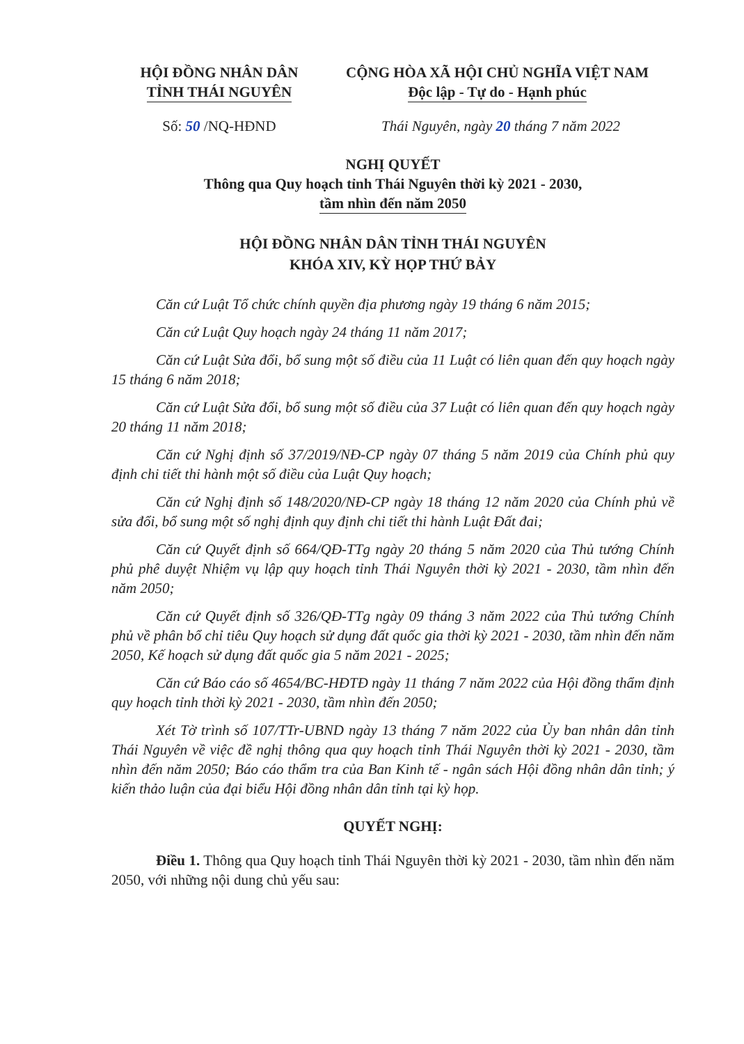HỘI ĐỒNG NHÂN DÂN
TỈNH THÁI NGUYÊN
CỘNG HÒA XÃ HỘI CHỦ NGHĨA VIỆT NAM
Độc lập - Tự do - Hạnh phúc
Số: 50 /NQ-HĐND Thái Nguyên, ngày 20 tháng 7 năm 2022
NGHỊ QUYẾT
Thông qua Quy hoạch tỉnh Thái Nguyên thời kỳ 2021 - 2030,
tầm nhìn đến năm 2050
HỘI ĐỒNG NHÂN DÂN TỈNH THÁI NGUYÊN
KHÓA XIV, KỲ HỌP THỨ BẢY
Căn cứ Luật Tổ chức chính quyền địa phương ngày 19 tháng 6 năm 2015;
Căn cứ Luật Quy hoạch ngày 24 tháng 11 năm 2017;
Căn cứ Luật Sửa đổi, bổ sung một số điều của 11 Luật có liên quan đến quy hoạch ngày 15 tháng 6 năm 2018;
Căn cứ Luật Sửa đổi, bổ sung một số điều của 37 Luật có liên quan đến quy hoạch ngày 20 tháng 11 năm 2018;
Căn cứ Nghị định số 37/2019/NĐ-CP ngày 07 tháng 5 năm 2019 của Chính phủ quy định chi tiết thi hành một số điều của Luật Quy hoạch;
Căn cứ Nghị định số 148/2020/NĐ-CP ngày 18 tháng 12 năm 2020 của Chính phủ về sửa đổi, bổ sung một số nghị định quy định chi tiết thi hành Luật Đất đai;
Căn cứ Quyết định số 664/QĐ-TTg ngày 20 tháng 5 năm 2020 của Thủ tướng Chính phủ phê duyệt Nhiệm vụ lập quy hoạch tỉnh Thái Nguyên thời kỳ 2021 - 2030, tầm nhìn đến năm 2050;
Căn cứ Quyết định số 326/QĐ-TTg ngày 09 tháng 3 năm 2022 của Thủ tướng Chính phủ về phân bổ chỉ tiêu Quy hoạch sử dụng đất quốc gia thời kỳ 2021 - 2030, tầm nhìn đến năm 2050, Kế hoạch sử dụng đất quốc gia 5 năm 2021 - 2025;
Căn cứ Báo cáo số 4654/BC-HĐTĐ ngày 11 tháng 7 năm 2022 của Hội đồng thẩm định quy hoạch tỉnh thời kỳ 2021 - 2030, tầm nhìn đến 2050;
Xét Tờ trình số 107/TTr-UBND ngày 13 tháng 7 năm 2022 của Ủy ban nhân dân tỉnh Thái Nguyên về việc đề nghị thông qua quy hoạch tỉnh Thái Nguyên thời kỳ 2021 - 2030, tầm nhìn đến năm 2050; Báo cáo thẩm tra của Ban Kinh tế - ngân sách Hội đồng nhân dân tỉnh; ý kiến thảo luận của đại biểu Hội đồng nhân dân tỉnh tại kỳ họp.
QUYẾT NGHỊ:
Điều 1. Thông qua Quy hoạch tỉnh Thái Nguyên thời kỳ 2021 - 2030, tầm nhìn đến năm 2050, với những nội dung chủ yếu sau: